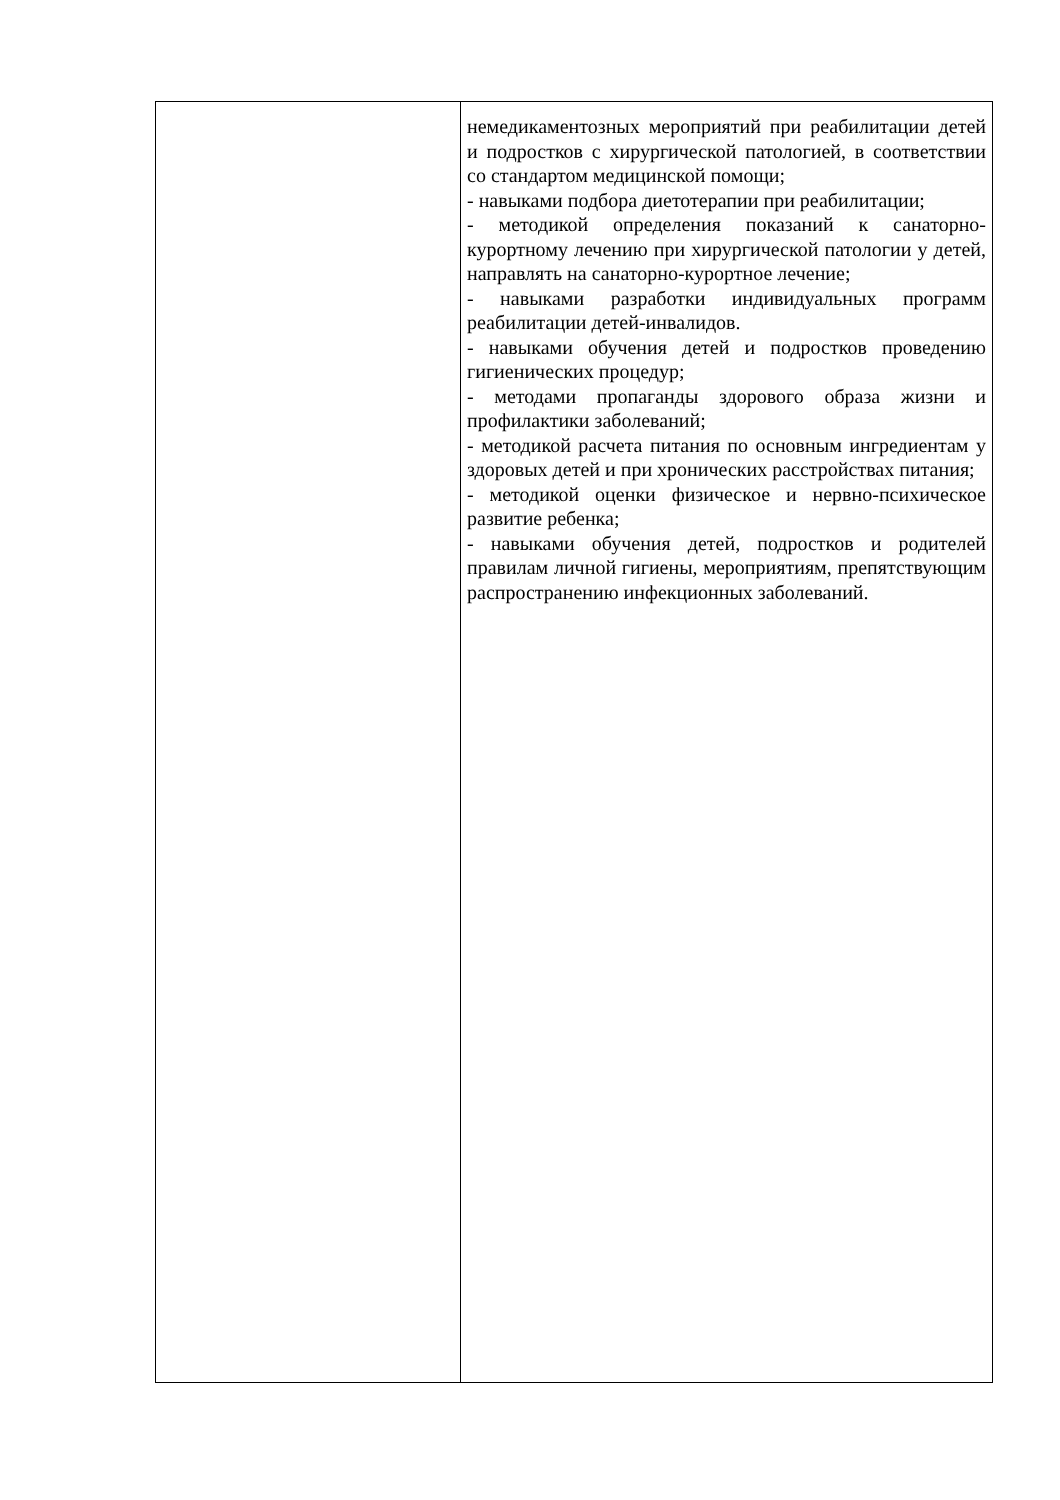| | немедикаментозных мероприятий при реабилитации детей и подростков с хирургической патологией, в соответствии со стандартом медицинской помощи; - навыками подбора диетотерапии при реабилитации; - методикой определения показаний к санаторно-курортному лечению при хирургической патологии у детей, направлять на санаторно-курортное лечение; - навыками разработки индивидуальных программ реабилитации детей-инвалидов. - навыками обучения детей и подростков проведению гигиенических процедур; - методами пропаганды здорового образа жизни и профилактики заболеваний; - методикой расчета питания по основным ингредиентам у здоровых детей и при хронических расстройствах питания; - методикой оценки физическое и нервно-психическое развитие ребенка; - навыками обучения детей, подростков и родителей правилам личной гигиены, мероприятиям, препятствующим распространению инфекционных заболеваний. |